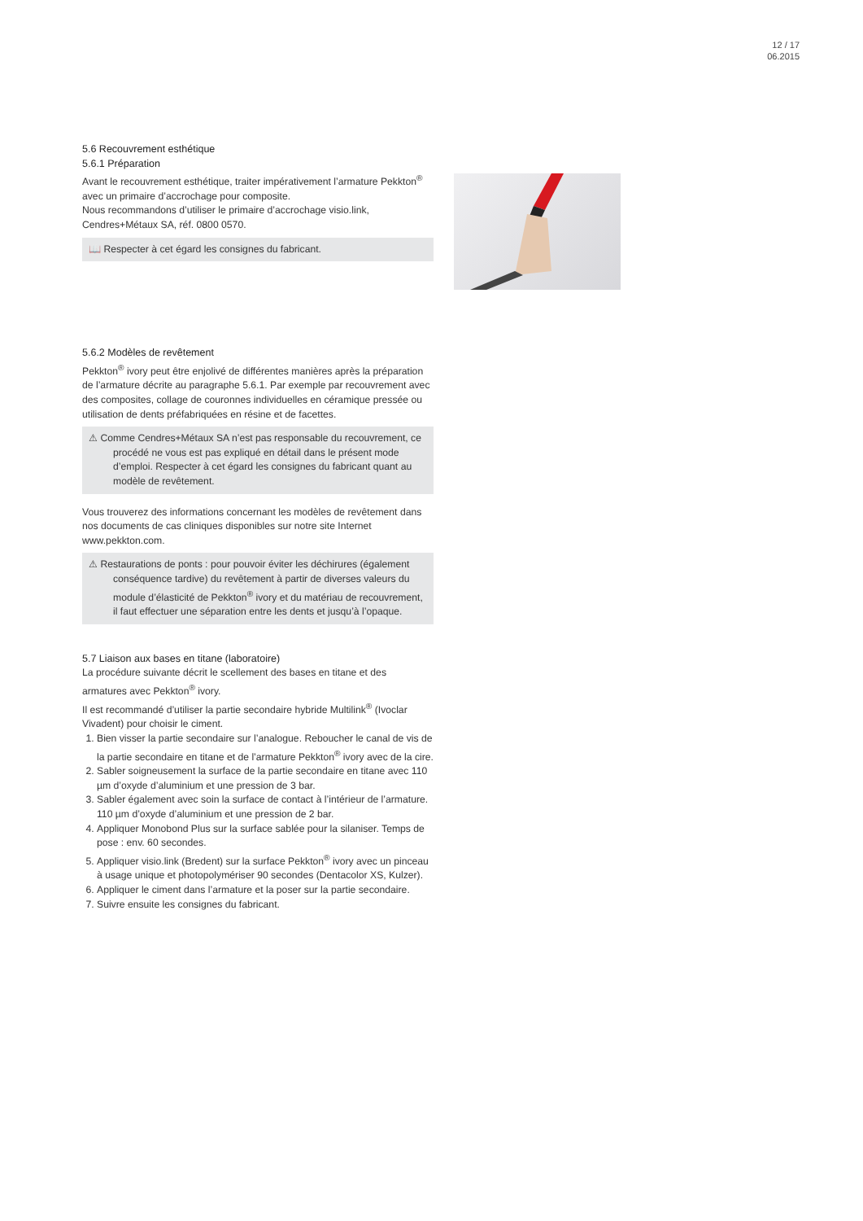12 / 17
06.2015
5.6 Recouvrement esthétique
5.6.1 Préparation
Avant le recouvrement esthétique, traiter impérativement l’armature Pekkton<sup>®</sup> avec un primaire d’accrochage pour composite.
Nous recommandons d’utiliser le primaire d’accrochage visio.link, Cendres+Métaux SA, réf. 0800 0570.
📖 Respecter à cet égard les consignes du fabricant.
5.6.2 Modèles de revêtement
Pekkton<sup>®</sup> ivory peut être enjolivé de différentes manières après la préparation de l’armature décrite au paragraphe 5.6.1. Par exemple par recouvrement avec des composites, collage de couronnes individuelles en céramique pressée ou utilisation de dents préfabriquées en résine et de facettes.
⚠ Comme Cendres+Métaux SA n’est pas responsable du recouvrement, ce procédé ne vous est pas expliqué en détail dans le présent mode d’emploi. Respecter à cet égard les consignes du fabricant quant au modèle de revêtement.
Vous trouverez des informations concernant les modèles de revêtement dans nos documents de cas cliniques disponibles sur notre site Internet www.pekkton.com.
⚠ Restaurations de ponts : pour pouvoir éviter les déchirures (également conséquence tardive) du revêtement à partir de diverses valeurs du module d’élasticité de Pekkton<sup>®</sup> ivory et du matériau de recouvrement, il faut effectuer une séparation entre les dents et jusqu’à l’opaque.
5.7 Liaison aux bases en titane (laboratoire)
La procédure suivante décrit le scellement des bases en titane et des armatures avec Pekkton<sup>®</sup> ivory.
Il est recommandé d’utiliser la partie secondaire hybride Multilink<sup>®</sup> (Ivoclar Vivadent) pour choisir le ciment.
1. Bien visser la partie secondaire sur l’analogue. Reboucher le canal de vis de la partie secondaire en titane et de l’armature Pekkton<sup>®</sup> ivory avec de la cire.
2. Sabler soigneusement la surface de la partie secondaire en titane avec 110 µm d’oxyde d’aluminium et une pression de 3 bar.
3. Sabler également avec soin la surface de contact à l’intérieur de l’armature. 110 µm d’oxyde d’aluminium et une pression de 2 bar.
4. Appliquer Monobond Plus sur la surface sablée pour la silaniser. Temps de pose : env. 60 secondes.
5. Appliquer visio.link (Bredent) sur la surface Pekkton<sup>®</sup> ivory avec un pinceau à usage unique et photopolymériser 90 secondes (Dentacolor XS, Kulzer).
6. Appliquer le ciment dans l’armature et la poser sur la partie secondaire.
7. Suivre ensuite les consignes du fabricant.